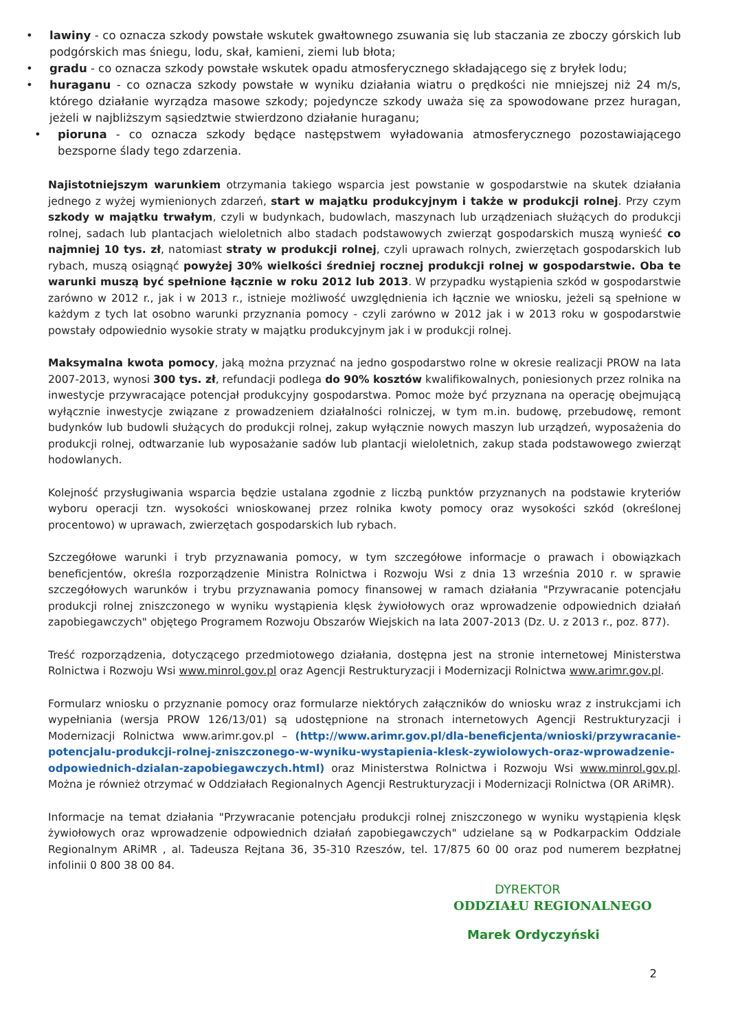• lawiny - co oznacza szkody powstałe wskutek gwałtownego zsuwania się lub staczania ze zboczy górskich lub podgórskich mas śniegu, lodu, skał, kamieni, ziemi lub błota;
• gradu - co oznacza szkody powstałe wskutek opadu atmosferycznego składającego się z bryłek lodu;
• huraganu - co oznacza szkody powstałe w wyniku działania wiatru o prędkości nie mniejszej niż 24 m/s, którego działanie wyrządza masowe szkody; pojedyncze szkody uważa się za spowodowane przez huragan, jeżeli w najbliższym sąsiedztwie stwierdzono działanie huraganu;
• pioruna - co oznacza szkody będące następstwem wyładowania atmosferycznego pozostawiającego bezsporne ślady tego zdarzenia.
Najistotniejszym warunkiem otrzymania takiego wsparcia jest powstanie w gospodarstwie na skutek działania jednego z wyżej wymienionych zdarzeń, start w majątku produkcyjnym i także w produkcji rolnej. Przy czym szkody w majątku trwałym, czyli w budynkach, budowlach, maszynach lub urządzeniach służących do produkcji rolnej, sadach lub plantacjach wieloletnich albo stadach podstawowych zwierząt gospodarskich muszą wynieść co najmniej 10 tys. zł, natomiast straty w produkcji rolnej, czyli uprawach rolnych, zwierzętach gospodarskich lub rybach, muszą osiągnąć powyżej 30% wielkości średniej rocznej produkcji rolnej w gospodarstwie. Oba te warunki muszą być spełnione łącznie w roku 2012 lub 2013. W przypadku wystąpienia szkód w gospodarstwie zarówno w 2012 r., jak i w 2013 r., istnieje możliwość uwzględnienia ich łącznie we wniosku, jeżeli są spełnione w każdym z tych lat osobno warunki przyznania pomocy - czyli zarówno w 2012 jak i w 2013 roku w gospodarstwie powstały odpowiednio wysokie straty w majątku produkcyjnym jak i w produkcji rolnej.
Maksymalna kwota pomocy, jaką można przyznać na jedno gospodarstwo rolne w okresie realizacji PROW na lata 2007-2013, wynosi 300 tys. zł, refundacji podlega do 90% kosztów kwalifikowalnych, poniesionych przez rolnika na inwestycje przywracające potencjał produkcyjny gospodarstwa. Pomoc może być przyznana na operację obejmującą wyłącznie inwestycje związane z prowadzeniem działalności rolniczej, w tym m.in. budowę, przebudowę, remont budynków lub budowli służących do produkcji rolnej, zakup wyłącznie nowych maszyn lub urządzeń, wyposażenia do produkcji rolnej, odtwarzanie lub wyposażanie sadów lub plantacji wieloletnich, zakup stada podstawowego zwierząt hodowlanych.
Kolejność przysługiwania wsparcia będzie ustalana zgodnie z liczbą punktów przyznanych na podstawie kryteriów wyboru operacji tzn. wysokości wnioskowanej przez rolnika kwoty pomocy oraz wysokości szkód (określonej procentowo) w uprawach, zwierzętach gospodarskich lub rybach.
Szczegółowe warunki i tryb przyznawania pomocy, w tym szczegółowe informacje o prawach i obowiązkach beneficjentów, określa rozporządzenie Ministra Rolnictwa i Rozwoju Wsi z dnia 13 września 2010 r. w sprawie szczegółowych warunków i trybu przyznawania pomocy finansowej w ramach działania "Przywracanie potencjału produkcji rolnej zniszczonego w wyniku wystąpienia klęsk żywiołowych oraz wprowadzenie odpowiednich działań zapobiegawczych" objętego Programem Rozwoju Obszarów Wiejskich na lata 2007-2013 (Dz. U. z 2013 r., poz. 877).
Treść rozporządzenia, dotyczącego przedmiotowego działania, dostępna jest na stronie internetowej Ministerstwa Rolnictwa i Rozwoju Wsi www.minrol.gov.pl oraz Agencji Restrukturyzacji i Modernizacji Rolnictwa www.arimr.gov.pl.
Formularz wniosku o przyznanie pomocy oraz formularze niektórych załączników do wniosku wraz z instrukcjami ich wypełniania (wersja PROW 126/13/01) są udostępnione na stronach internetowych Agencji Restrukturyzacji i Modernizacji Rolnictwa www.arimr.gov.pl – (http://www.arimr.gov.pl/dla-beneficjenta/wnioski/przywracanie-potencjalu-produkcji-rolnej-zniszczonego-w-wyniku-wystapienia-klesk-zywiolowych-oraz-wprowadzenie-odpowiednich-dzialan-zapobiegawczych.html) oraz Ministerstwa Rolnictwa i Rozwoju Wsi www.minrol.gov.pl. Można je również otrzymać w Oddziałach Regionalnych Agencji Restrukturyzacji i Modernizacji Rolnictwa (OR ARiMR).
Informacje na temat działania "Przywracanie potencjału produkcji rolnej zniszczonego w wyniku wystąpienia klęsk żywiołowych oraz wprowadzenie odpowiednich działań zapobiegawczych" udzielane są w Podkarpackim Oddziale Regionalnym ARiMR , al. Tadeusza Rejtana 36, 35-310 Rzeszów, tel. 17/875 60 00 oraz pod numerem bezpłatnej infolinii 0 800 38 00 84.
DYREKTOR
ODDZIAŁU REGIONALNEGO
Marek Ordyczyński
2